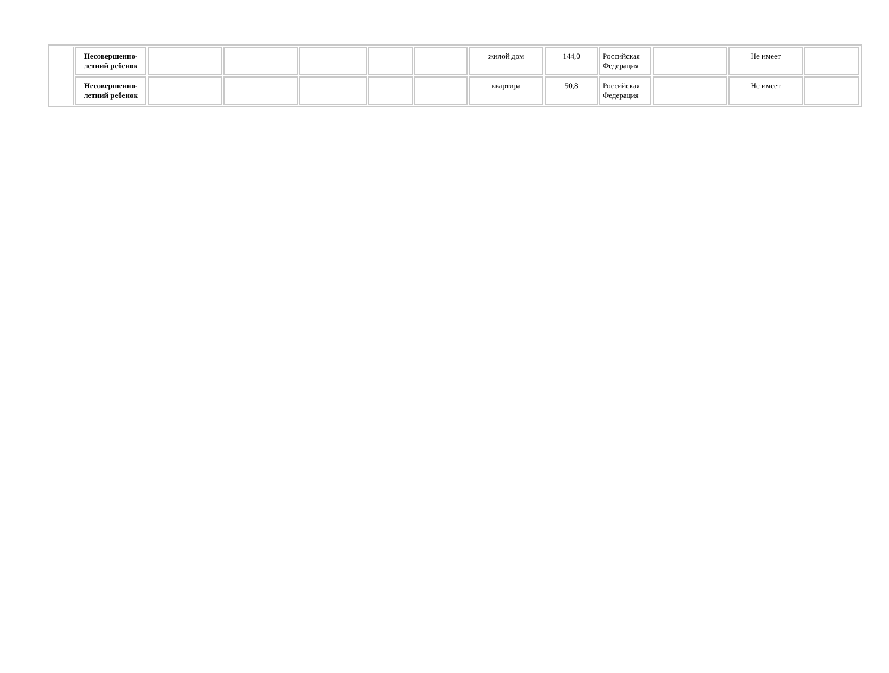| | Несовершенно- летний ребенок | | | | | | жилой дом | 144,0 | Российская Федерация | | Не имеет | |
| | Несовершенно- летний ребенок | | | | | | квартира | 50,8 | Российская Федерация | | Не имеет | |